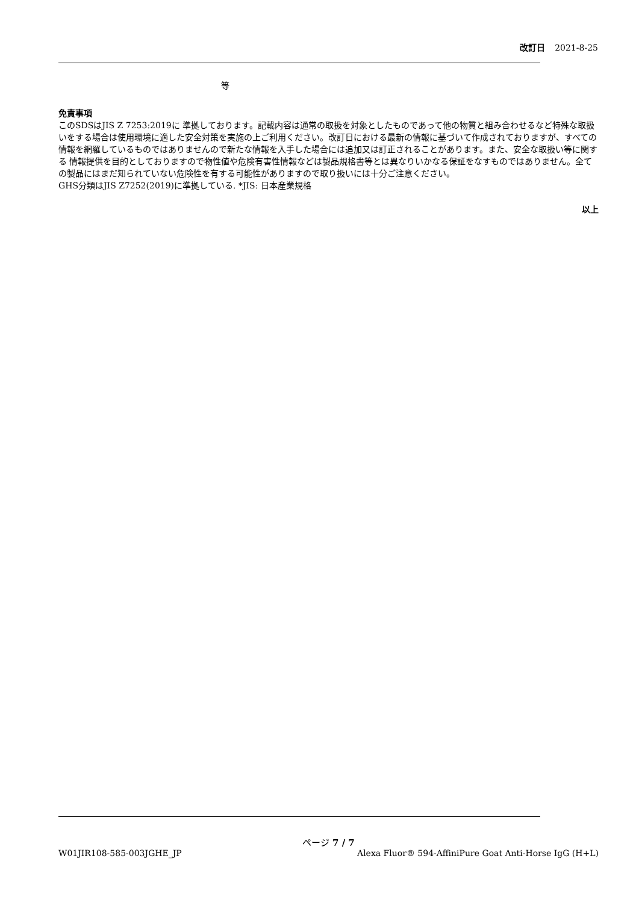改訂日 2021-8-25
等
免責事項
このSDSはJIS Z 7253:2019に 準拠しております。記載内容は通常の取扱を対象としたものであって他の物質と組み合わせるなど特殊な取扱いをする場合は使用環境に適した安全対策を実施の上ご利用ください。改訂日における最新の情報に基づいて作成されておりますが、すべての情報を網羅しているものではありませんので新たな情報を入手した場合には追加又は訂正されることがあります。また、安全な取扱い等に関する 情報提供を目的としておりますので物性値や危険有害性情報などは製品規格書等とは異なりいかなる保証をなすものではありません。全ての製品にはまだ知られていない危険性を有する可能性がありますので取り扱いには十分ご注意ください。
GHS分類はJIS Z7252(2019)に準拠している. *JIS: 日本産業規格
以上
ページ 7 / 7
W01JIR108-585-003JGHE_JP Alexa Fluor® 594-AffiniPure Goat Anti-Horse IgG (H+L)